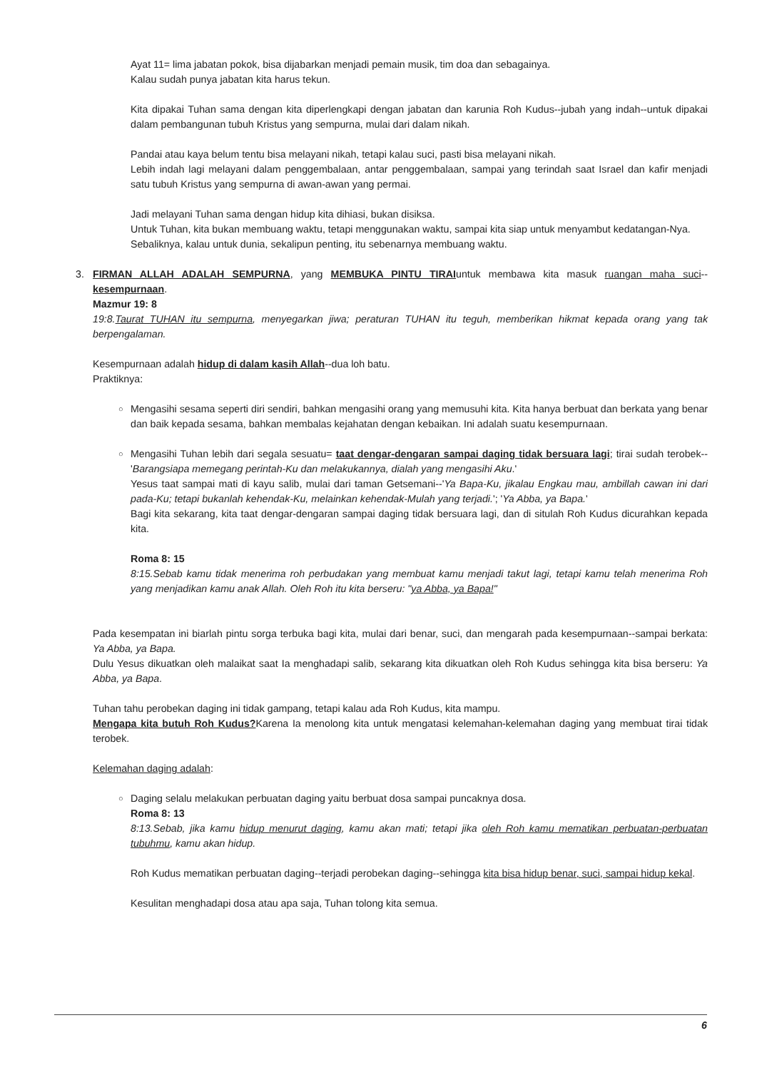Ayat 11= lima jabatan pokok, bisa dijabarkan menjadi pemain musik, tim doa dan sebagainya.
Kalau sudah punya jabatan kita harus tekun.
Kita dipakai Tuhan sama dengan kita diperlengkapi dengan jabatan dan karunia Roh Kudus--jubah yang indah--untuk dipakai dalam pembangunan tubuh Kristus yang sempurna, mulai dari dalam nikah.
Pandai atau kaya belum tentu bisa melayani nikah, tetapi kalau suci, pasti bisa melayani nikah.
Lebih indah lagi melayani dalam penggembalaan, antar penggembalaan, sampai yang terindah saat Israel dan kafir menjadi satu tubuh Kristus yang sempurna di awan-awan yang permai.
Jadi melayani Tuhan sama dengan hidup kita dihiasi, bukan disiksa.
Untuk Tuhan, kita bukan membuang waktu, tetapi menggunakan waktu, sampai kita siap untuk menyambut kedatangan-Nya.
Sebaliknya, kalau untuk dunia, sekalipun penting, itu sebenarnya membuang waktu.
3. FIRMAN ALLAH ADALAH SEMPURNA, yang MEMBUKA PINTU TIRAIuntuk membawa kita masuk ruangan maha suci--kesempurnaan.
Mazmur 19: 8
19:8.Taurat TUHAN itu sempurna, menyegarkan jiwa; peraturan TUHAN itu teguh, memberikan hikmat kepada orang yang tak berpengalaman.
Kesempurnaan adalah hidup di dalam kasih Allah--dua loh batu.
Praktiknya:
○
Mengasihi sesama seperti diri sendiri, bahkan mengasihi orang yang memusuhi kita. Kita hanya berbuat dan berkata yang benar dan baik kepada sesama, bahkan membalas kejahatan dengan kebaikan. Ini adalah suatu kesempurnaan.
○
Mengasihi Tuhan lebih dari segala sesuatu= taat dengar-dengaran sampai daging tidak bersuara lagi; tirai sudah terobek--'Barangsiapa memegang perintah-Ku dan melakukannya, dialah yang mengasihi Aku.'
Yesus taat sampai mati di kayu salib, mulai dari taman Getsemani--'Ya Bapa-Ku, jikalau Engkau mau, ambillah cawan ini dari pada-Ku; tetapi bukanlah kehendak-Ku, melainkan kehendak-Mulah yang terjadi.'; 'Ya Abba, ya Bapa.'
Bagi kita sekarang, kita taat dengar-dengaran sampai daging tidak bersuara lagi, dan di situlah Roh Kudus dicurahkan kepada kita.
Roma 8: 15
8:15.Sebab kamu tidak menerima roh perbudakan yang membuat kamu menjadi takut lagi, tetapi kamu telah menerima Roh yang menjadikan kamu anak Allah. Oleh Roh itu kita berseru: "ya Abba, ya Bapa!"
Pada kesempatan ini biarlah pintu sorga terbuka bagi kita, mulai dari benar, suci, dan mengarah pada kesempurnaan--sampai berkata: Ya Abba, ya Bapa.
Dulu Yesus dikuatkan oleh malaikat saat Ia menghadapi salib, sekarang kita dikuatkan oleh Roh Kudus sehingga kita bisa berseru: Ya Abba, ya Bapa.
Tuhan tahu perobekan daging ini tidak gampang, tetapi kalau ada Roh Kudus, kita mampu.
Mengapa kita butuh Roh Kudus?Karena Ia menolong kita untuk mengatasi kelemahan-kelemahan daging yang membuat tirai tidak terobek.
Kelemahan daging adalah:
○
Daging selalu melakukan perbuatan daging yaitu berbuat dosa sampai puncaknya dosa.
Roma 8: 13
8:13.Sebab, jika kamu hidup menurut daging, kamu akan mati; tetapi jika oleh Roh kamu mematikan perbuatan-perbuatan tubuhmu, kamu akan hidup.
Roh Kudus mematikan perbuatan daging--terjadi perobekan daging--sehingga kita bisa hidup benar, suci, sampai hidup kekal.
Kesulitan menghadapi dosa atau apa saja, Tuhan tolong kita semua.
6